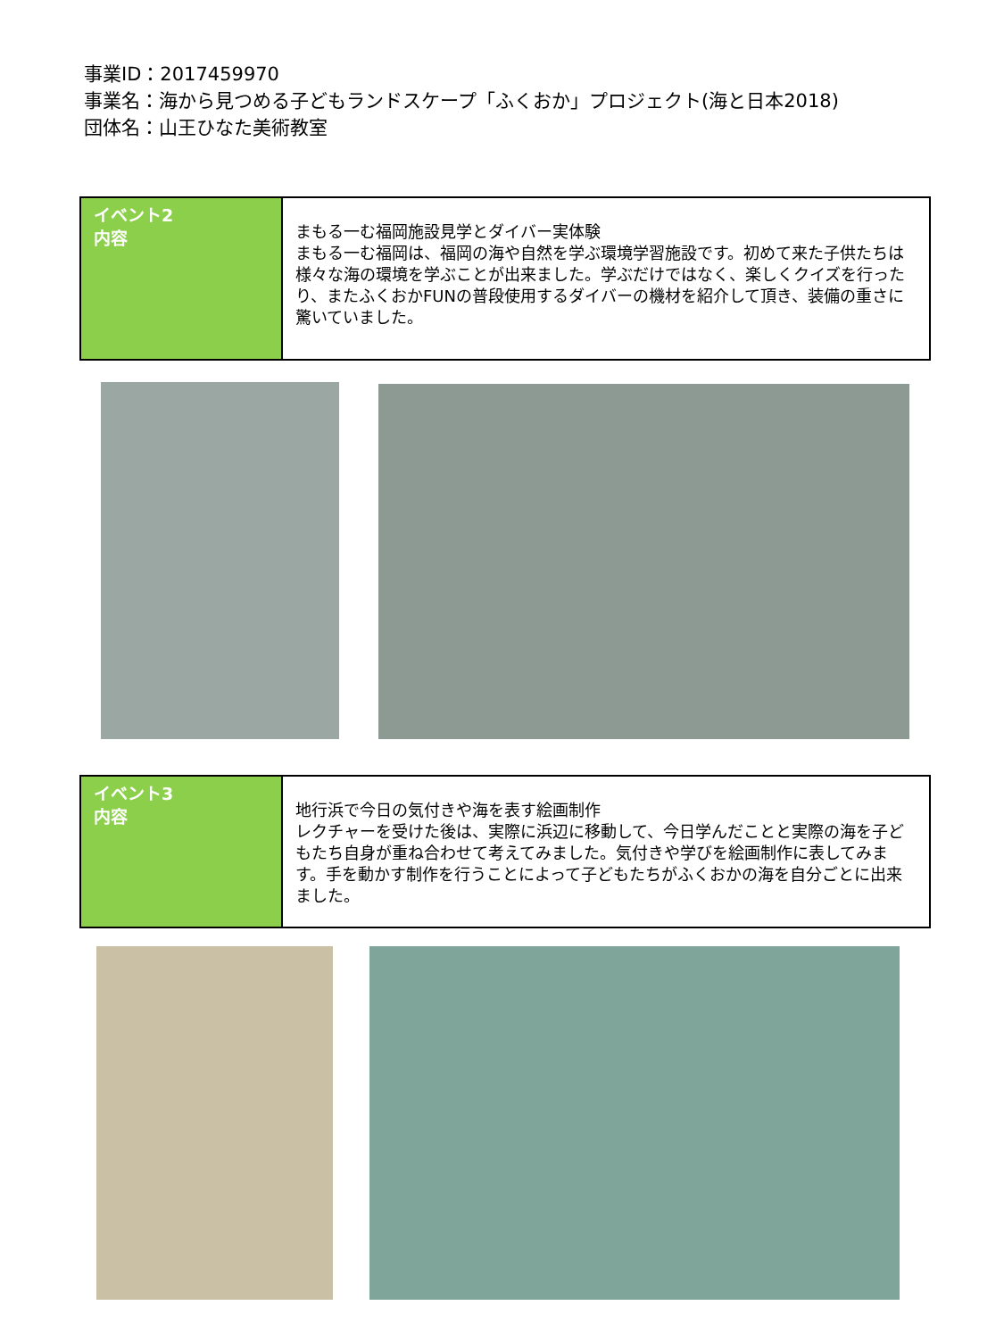事業ID：2017459970
事業名：海から見つめる子どもランドスケープ「ふくおか」プロジェクト(海と日本2018)
団体名：山王ひなた美術教室
| イベント2 内容 | まもる一む福岡施設見学とダイバー実体験 まもる一む福岡は、福岡の海や自然を学ぶ環境学習施設です。初めて来た子供たちは様々な海の環境を学ぶことが出来ました。学ぶだけではなく、楽しくクイズを行ったり、またふくおかFUNの普段使用するダイバーの機材を紹介して頂き、装備の重さに驚いていました。 |
| イベント3 内容 | 地行浜で今日の気付きや海を表す絵画制作 レクチャーを受けた後は、実際に浜辺に移動して、今日学んだことと実際の海を子どもたち自身が重ね合わせて考えてみました。気付きや学びを絵画制作に表してみます。手を動かす制作を行うことによって子どもたちがふくおかの海を自分ごとに出来ました。 |